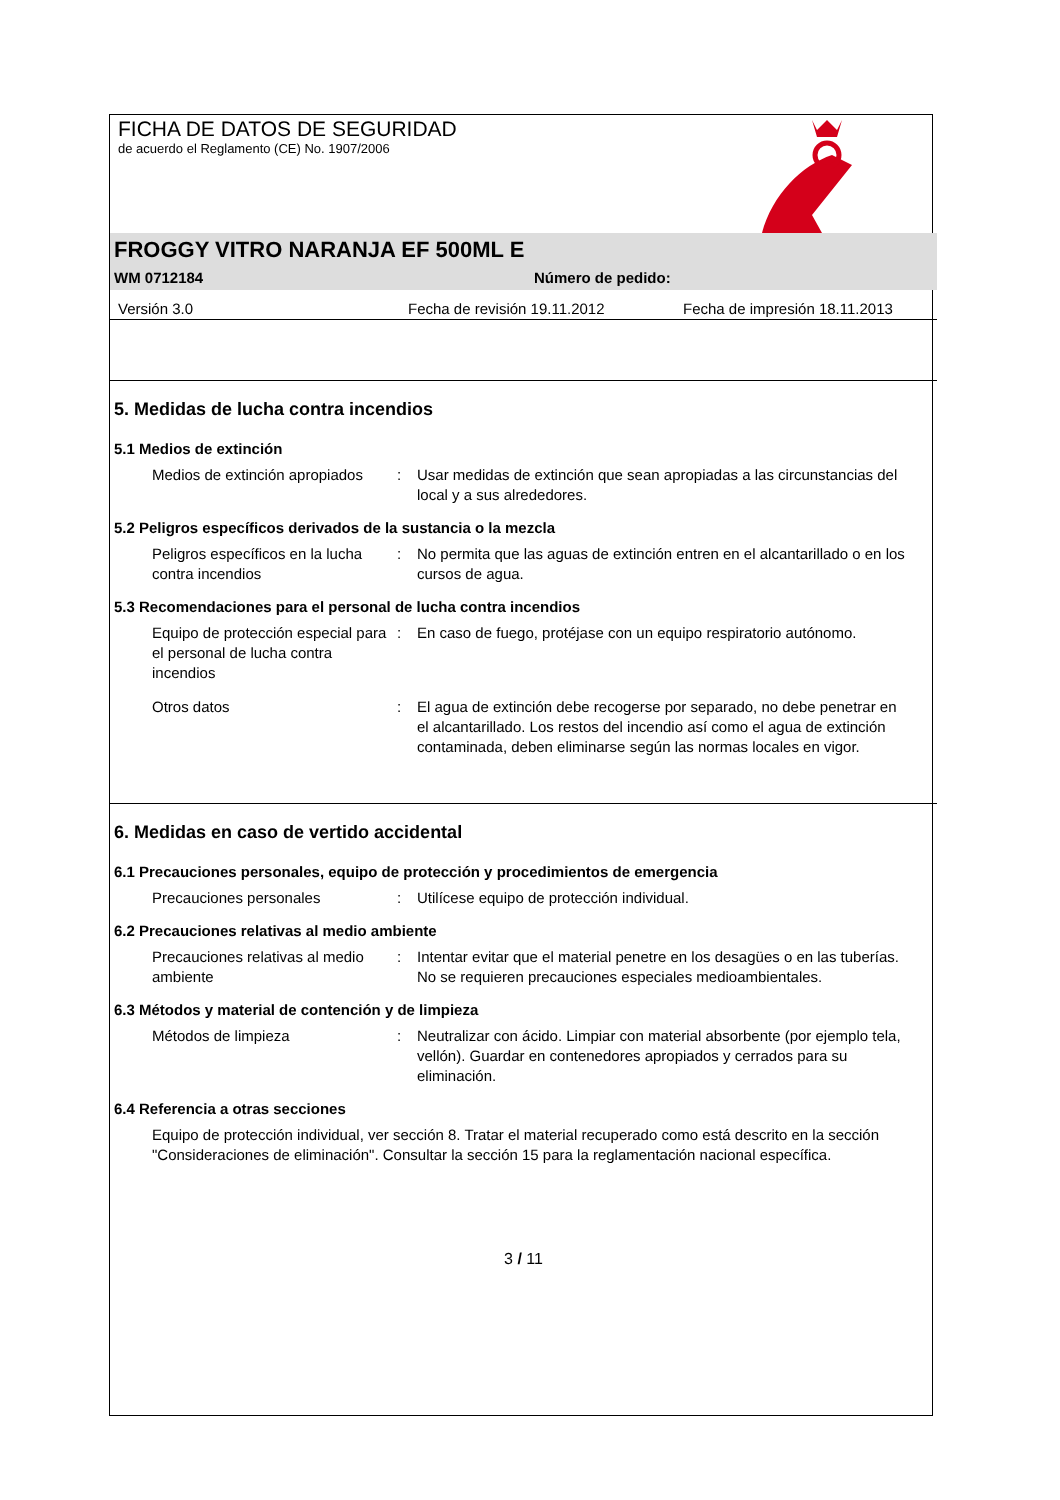FICHA DE DATOS DE SEGURIDAD
de acuerdo el Reglamento (CE) No. 1907/2006
FROGGY VITRO NARANJA EF 500ML E
WM 0712184 Número de pedido:
Versión 3.0 Fecha de revisión 19.11.2012 Fecha de impresión 18.11.2013
5. Medidas de lucha contra incendios
5.1 Medios de extinción
Medios de extinción apropiados
: Usar medidas de extinción que sean apropiadas a las circunstancias del local y a sus alrededores.
5.2 Peligros específicos derivados de la sustancia o la mezcla
Peligros específicos en la lucha contra incendios
: No permita que las aguas de extinción entren en el alcantarillado o en los cursos de agua.
5.3 Recomendaciones para el personal de lucha contra incendios
Equipo de protección especial para el personal de lucha contra incendios
: En caso de fuego, protéjase con un equipo respiratorio autónomo.
Otros datos : El agua de extinción debe recogerse por separado, no debe penetrar en el alcantarillado. Los restos del incendio así como el agua de extinción contaminada, deben eliminarse según las normas locales en vigor.
6. Medidas en caso de vertido accidental
6.1 Precauciones personales, equipo de protección y procedimientos de emergencia
Precauciones personales : Utilícese equipo de protección individual.
6.2 Precauciones relativas al medio ambiente
Precauciones relativas al medio ambiente
: Intentar evitar que el material penetre en los desagües o en las tuberías. No se requieren precauciones especiales medioambientales.
6.3 Métodos y material de contención y de limpieza
Métodos de limpieza : Neutralizar con ácido. Limpiar con material absorbente (por ejemplo tela, vellón). Guardar en contenedores apropiados y cerrados para su eliminación.
6.4 Referencia a otras secciones
Equipo de protección individual, ver sección 8. Tratar el material recuperado como está descrito en la sección "Consideraciones de eliminación". Consultar la sección 15 para la reglamentación nacional específica.
3 / 11